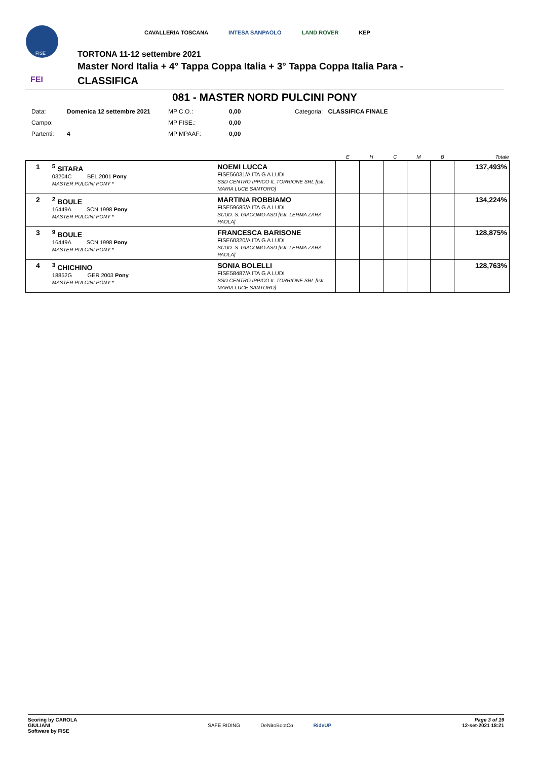FISE
FEI
CAVALLERIA TOSCANA INTESA SANPAOLO LAND ROVER KEP
TORTONA 11-12 settembre 2021
Master Nord Italia + 4° Tappa Coppa Italia + 3° Tappa Coppa Italia Para -
CLASSIFICA
081 - MASTER NORD PULCINI PONY
| Data: | Domenica 12 settembre 2021 | MP C.O.: | 0,00 | Categoria: | CLASSIFICA FINALE |
| Campo: | | MP FISE.: | 0,00 | | |
| Partenti: | 4 | MP MPAAF: | 0,00 | | |
| | | | E | H | C | M | B | Totale |
| --- | --- | --- | --- | --- | --- | --- | --- | --- |
| 1 | <sup>5</sup> SITARA 03204C BEL 2001 Pony MASTER PULCINI PONY * | NOEMI LUCCA FISE56031/A ITA G A LUDI SSD CENTRO IPPICO IL TORRIONE SRL [Istr. MARIA LUCE SANTORO] | | | | | | 137,493% |
| 2 | <sup>2</sup> BOULE 16449A SCN 1998 Pony MASTER PULCINI PONY * | MARTINA ROBBIAMO FISE59685/A ITA G A LUDI SCUD. S. GIACOMO ASD [Istr. LERMA ZARA PAOLA] | | | | | | 134,224% |
| 3 | <sup>9</sup> BOULE 16449A SCN 1998 Pony MASTER PULCINI PONY * | FRANCESCA BARISONE FISE60320/A ITA G A LUDI SCUD. S. GIACOMO ASD [Istr. LERMA ZARA PAOLA] | | | | | | 128,875% |
| 4 | <sup>3</sup> CHICHINO 18852G GER 2003 Pony MASTER PULCINI PONY * | SONIA BOLELLI FISE58487/A ITA G A LUDI SSD CENTRO IPPICO IL TORRIONE SRL [Istr. MARIA LUCE SANTORO] | | | | | | 128,763% |
Scoring by CAROLA
GIULIANI
Software by FISE
SAFE RIDING DeNiroBootCo RideUP
Page 3 of 19
12-set-2021 18:21